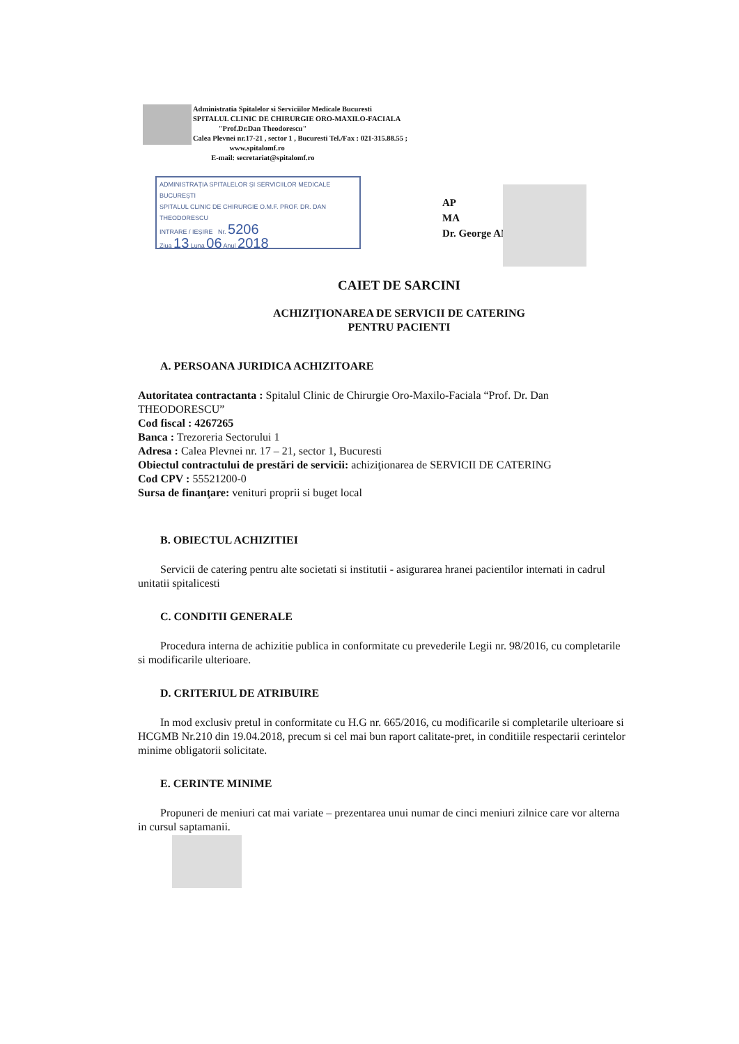Administratia Spitalelor si Serviciilor Medicale Bucuresti
SPITALUL CLINIC DE CHIRURGIE ORO-MAXILO-FACIALA
"Prof.Dr.Dan Theodorescu"
Calea Plevnei nr.17-21 , sector 1 , Bucuresti Tel./Fax : 021-315.88.55 ;
www.spitalomf.ro
E-mail: secretariat@spitalomf.ro
ADMINISTRAȚIA SPITALELOR ȘI SERVICIILOR MEDICALE BUCUREȘTI
SPITALUL CLINIC DE CHIRURGIE O.M.F. PROF. DR. DAN THEODORESCU
INTRARE / IEȘIRE Nr. 5206
Ziua 13 Luna 06 Anul 2018
AP
MA
Dr. George AN
CAIET DE SARCINI
ACHIZIŢIONAREA DE SERVICII DE CATERING
PENTRU PACIENTI
A. PERSOANA JURIDICA ACHIZITOARE
Autoritatea contractanta : Spitalul Clinic de Chirurgie Oro-Maxilo-Faciala “Prof. Dr. Dan THEODORESCU”
Cod fiscal : 4267265
Banca : Trezoreria Sectorului 1
Adresa : Calea Plevnei nr. 17 – 21, sector 1, Bucuresti
Obiectul contractului de prestări de servicii: achiziţionarea de SERVICII DE CATERING
Cod CPV : 55521200-0
Sursa de finanţare: venituri proprii si buget local
B. OBIECTUL ACHIZITIEI
Servicii de catering pentru alte societati si institutii - asigurarea hranei pacientilor internati in cadrul unitatii spitalicesti
C. CONDITII GENERALE
Procedura interna de achizitie publica in conformitate cu prevederile Legii nr. 98/2016, cu completarile si modificarile ulterioare.
D. CRITERIUL DE ATRIBUIRE
In mod exclusiv pretul in conformitate cu H.G nr. 665/2016, cu modificarile si completarile ulterioare si HCGMB Nr.210 din 19.04.2018, precum si cel mai bun raport calitate-pret, in conditiile respectarii cerintelor minime obligatorii solicitate.
E. CERINTE MINIME
Propuneri de meniuri cat mai variate – prezentarea unui numar de cinci meniuri zilnice care vor alterna in cursul saptamanii.